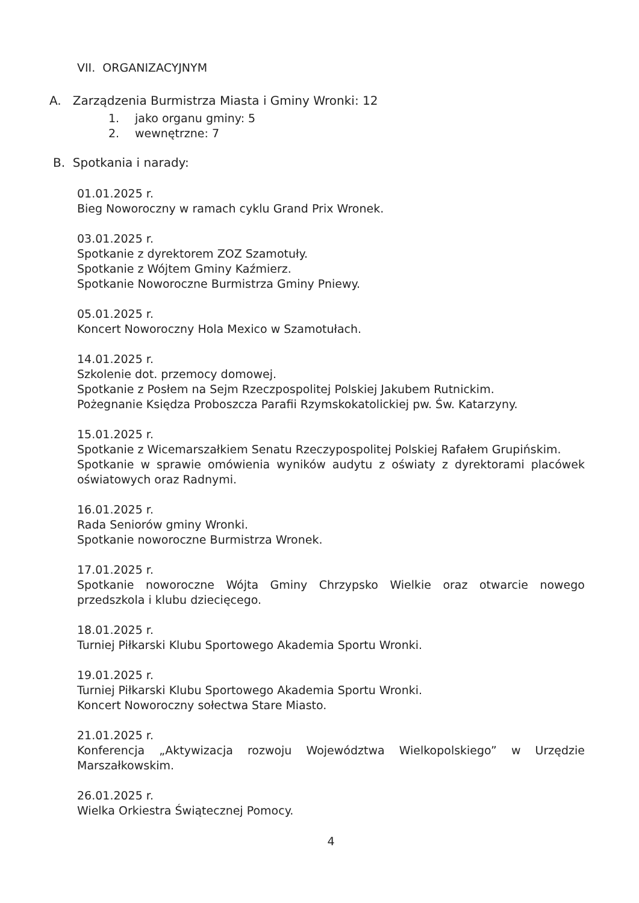VII. ORGANIZACYJNYM
A. Zarządzenia Burmistrza Miasta i Gminy Wronki: 12
1. jako organu gminy: 5
2. wewnętrzne: 7
B. Spotkania i narady:
01.01.2025 r.
Bieg Noworoczny w ramach cyklu Grand Prix Wronek.
03.01.2025 r.
Spotkanie z dyrektorem ZOZ Szamotuły.
Spotkanie z Wójtem Gminy Kaźmierz.
Spotkanie Noworoczne Burmistrza Gminy Pniewy.
05.01.2025 r.
Koncert Noworoczny Hola Mexico w Szamotułach.
14.01.2025 r.
Szkolenie dot. przemocy domowej.
Spotkanie z Posłem na Sejm Rzeczpospolitej Polskiej Jakubem Rutnickim.
Pożegnanie Księdza Proboszcza Parafii Rzymskokatolickiej pw. Św. Katarzyny.
15.01.2025 r.
Spotkanie z Wicemarszałkiem Senatu Rzeczypospolitej Polskiej Rafałem Grupińskim.
Spotkanie w sprawie omówienia wyników audytu z oświaty z dyrektorami placówek oświatowych oraz Radnymi.
16.01.2025 r.
Rada Seniorów gminy Wronki.
Spotkanie noworoczne Burmistrza Wronek.
17.01.2025 r.
Spotkanie noworoczne Wójta Gminy Chrzypsko Wielkie oraz otwarcie nowego przedszkola i klubu dziecięcego.
18.01.2025 r.
Turniej Piłkarski Klubu Sportowego Akademia Sportu Wronki.
19.01.2025 r.
Turniej Piłkarski Klubu Sportowego Akademia Sportu Wronki.
Koncert Noworoczny sołectwa Stare Miasto.
21.01.2025 r.
Konferencja „Aktywizacja rozwoju Województwa Wielkopolskiego” w Urzędzie Marszałkowskim.
26.01.2025 r.
Wielka Orkiestra Świątecznej Pomocy.
4